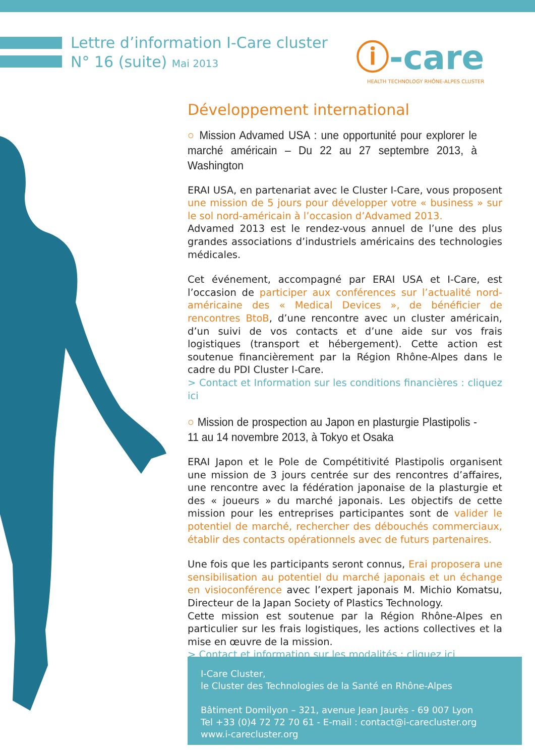Lettre d’information I-Care cluster
N° 16 (suite) Mai 2013
ⓘ-care
HEALTH TECHNOLOGY RHÔNE-ALPES CLUSTER
Développement international
○ Mission Advamed USA : une opportunité pour explorer le marché américain – Du 22 au 27 septembre 2013, à Washington
ERAI USA, en partenariat avec le Cluster I-Care, vous proposent une mission de 5 jours pour développer votre « business » sur le sol nord-américain à l’occasion d’Advamed 2013.
Advamed 2013 est le rendez-vous annuel de l’une des plus grandes associations d’industriels américains des technologies médicales.
Cet événement, accompagné par ERAI USA et I-Care, est l’occasion de participer aux conférences sur l’actualité nord-américaine des « Medical Devices », de bénéficier de rencontres BtoB, d’une rencontre avec un cluster américain, d’un suivi de vos contacts et d’une aide sur vos frais logistiques (transport et hébergement). Cette action est soutenue financièrement par la Région Rhône-Alpes dans le cadre du PDI Cluster I-Care.
> Contact et Information sur les conditions financières : cliquez ici
○ Mission de prospection au Japon en plasturgie Plastipolis - 11 au 14 novembre 2013, à Tokyo et Osaka
ERAI Japon et le Pole de Compétitivité Plastipolis organisent une mission de 3 jours centrée sur des rencontres d’affaires, une rencontre avec la fédération japonaise de la plasturgie et des « joueurs » du marché japonais. Les objectifs de cette mission pour les entreprises participantes sont de valider le potentiel de marché, rechercher des débouchés commerciaux, établir des contacts opérationnels avec de futurs partenaires.
Une fois que les participants seront connus, Erai proposera une sensibilisation au potentiel du marché japonais et un échange en visioconférence avec l’expert japonais M. Michio Komatsu, Directeur de la Japan Society of Plastics Technology.
Cette mission est soutenue par la Région Rhône-Alpes en particulier sur les frais logistiques, les actions collectives et la mise en œuvre de la mission.
> Contact et information sur les modalités : cliquez ici
I-Care Cluster,
le Cluster des Technologies de la Santé en Rhône-Alpes
Bâtiment Domilyon – 321, avenue Jean Jaurès - 69 007 Lyon
Tel +33 (0)4 72 72 70 61 - E-mail : contact@i-carecluster.org
www.i-carecluster.org